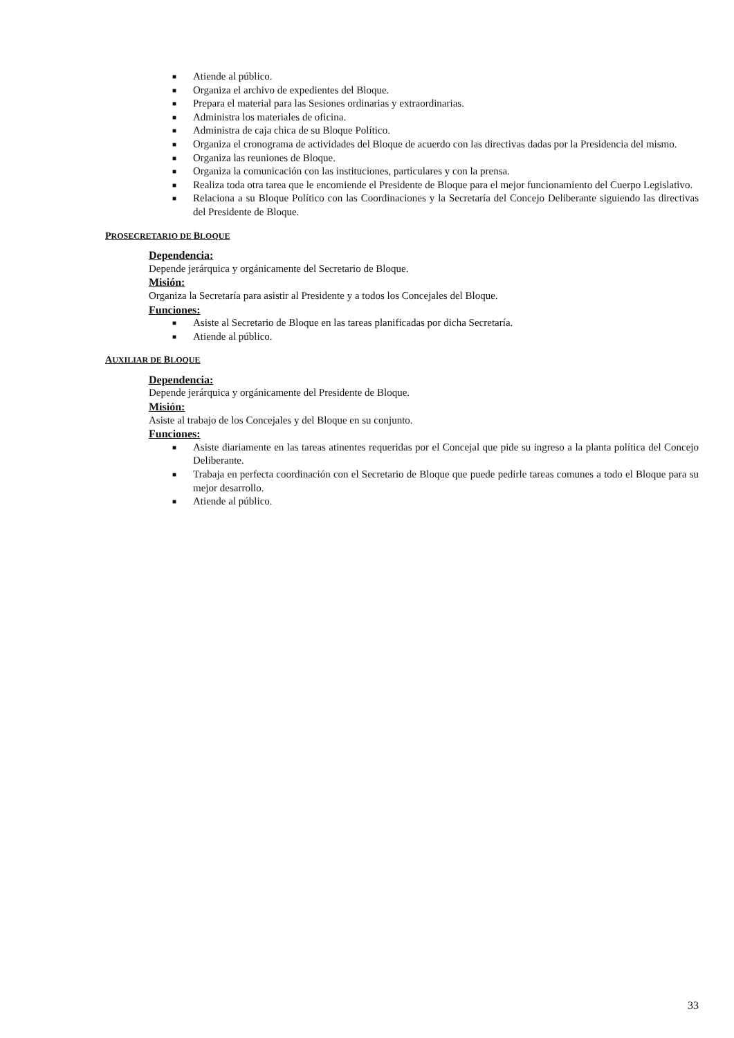■ Atiende al público.
■ Organiza el archivo de expedientes del Bloque.
■ Prepara el material para las Sesiones ordinarias y extraordinarias.
■ Administra los materiales de oficina.
■ Administra de caja chica de su Bloque Político.
■ Organiza el cronograma de actividades del Bloque de acuerdo con las directivas dadas por la Presidencia del mismo.
■ Organiza las reuniones de Bloque.
■ Organiza la comunicación con las instituciones, particulares y con la prensa.
■ Realiza toda otra tarea que le encomiende el Presidente de Bloque para el mejor funcionamiento del Cuerpo Legislativo.
■ Relaciona a su Bloque Político con las Coordinaciones y la Secretaría del Concejo Deliberante siguiendo las directivas del Presidente de Bloque.
PROSECRETARIO DE BLOQUE
Dependencia:
Depende jerárquica y orgánicamente del Secretario de Bloque.
Misión:
Organiza la Secretaría para asistir al Presidente y a todos los Concejales del Bloque.
Funciones:
■ Asiste al Secretario de Bloque en las tareas planificadas por dicha Secretaría.
■ Atiende al público.
AUXILIAR DE BLOQUE
Dependencia:
Depende jerárquica y orgánicamente del Presidente de Bloque.
Misión:
Asiste al trabajo de los Concejales y del Bloque en su conjunto.
Funciones:
■ Asiste diariamente en las tareas atinentes requeridas por el Concejal que pide su ingreso a la planta política del Concejo Deliberante.
■ Trabaja en perfecta coordinación con el Secretario de Bloque que puede pedirle tareas comunes a todo el Bloque para su mejor desarrollo.
■ Atiende al público.
33